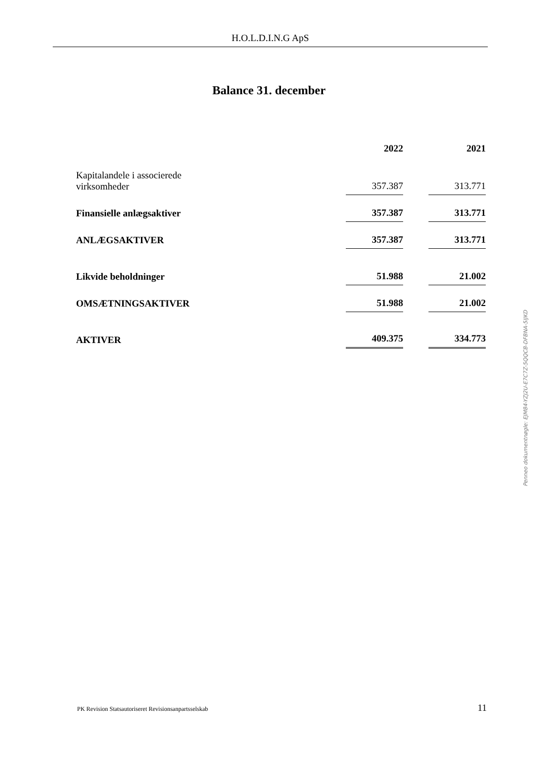H.O.L.D.I.N.G ApS
Balance 31. december
| | 2022 | | 2021 |
| --- | --- | --- | --- |
| Kapitalandele i associerede virksomheder | 357.387 | | 313.771 |
| Finansielle anlægsaktiver | 357.387 | | 313.771 |
| ANLÆGSAKTIVER | 357.387 | | 313.771 |
| Likvide beholdninger | 51.988 | | 21.002 |
| OMSÆTNINGSAKTIVER | 51.988 | | 21.002 |
| AKTIVER | 409.375 | | 334.773 |
Penneo dokumentnøgle: EJM84-YZJ2U-E7C7Z-5QQCB-DFBNA-5IJKD
PK Revision Statsautoriseret Revisionsanpartsselskab 11